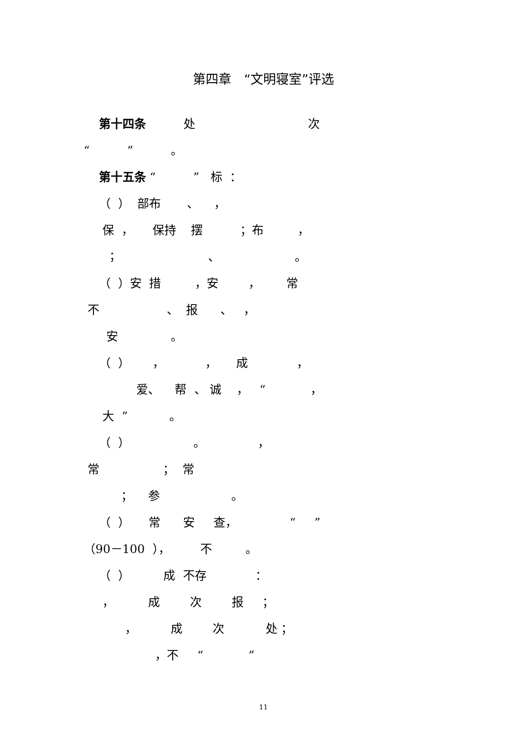第四章　“文明寝室”评选
第十四条 处 次
“ ” 。
第十五条 “ ” 标 ：
（ ） 部布 、 ，
保 ， 保持 摆 ；布 ，
； 、 。
（ ）安 措 ，安 ， 常
不 、 报 、 ，
安 。
（ ） ， ， 成 ，
爱、 帮 、 诚 ， “ ，
大 ” 。
（ ） 。 ，
常 ； 常
； 参 。
（ ） 常 安 查， “ ”
（90－100 ）， 不 。
（ ） 成 不存 ：
， 成 次 报 ；
， 成 次 处 ；
，不 “ ”
11